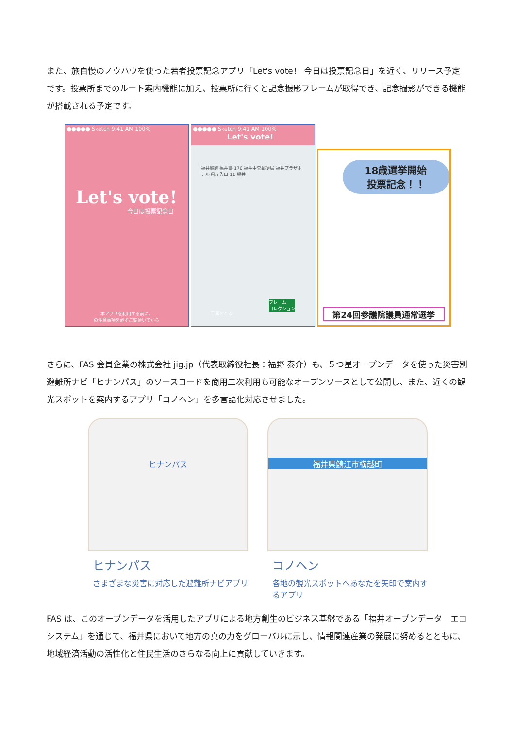また、旅自慢のノウハウを使った若者投票記念アプリ「Let's vote！ 今日は投票記念日」を近く、リリース予定です。投票所までのルート案内機能に加え、投票所に行くと記念撮影フレームが取得でき、記念撮影ができる機能が搭載される予定です。
●●●●● Sketch 9:41 AM 100%
Let's vote!
今日は投票記念日
本アプリを利用する前に、
の注意事項を必ずご覧頂いてから
●●●●● Sketch 9:41 AM 100%
Let's vote!
福井城跡 福井県 176 福井中央郵便局 福井プラザホテル 県庁入口 11 福井
写真をとる
フレーム
コレクション
18歳選挙開始
投票記念！！
第24回参議院議員通常選挙
さらに、FAS 会員企業の株式会社 jig.jp（代表取締役社長：福野 泰介）も、５つ星オープンデータを使った災害別避難所ナビ「ヒナンパス」のソースコードを商用二次利用も可能なオープンソースとして公開し、また、近くの観光スポットを案内するアプリ「コノヘン」を多言語化対応させました。
ヒナンパス
ヒナンパス
さまざまな災害に対応した避難所ナビアプリ
福井県鯖江市横越町
コノヘン
各地の観光スポットへあなたを矢印で案内するアプリ
FAS は、このオープンデータを活用したアプリによる地方創生のビジネス基盤である「福井オープンデータ　エコシステム」を通じて、福井県において地方の真の力をグローバルに示し、情報関連産業の発展に努めるとともに、地域経済活動の活性化と住民生活のさらなる向上に貢献していきます。